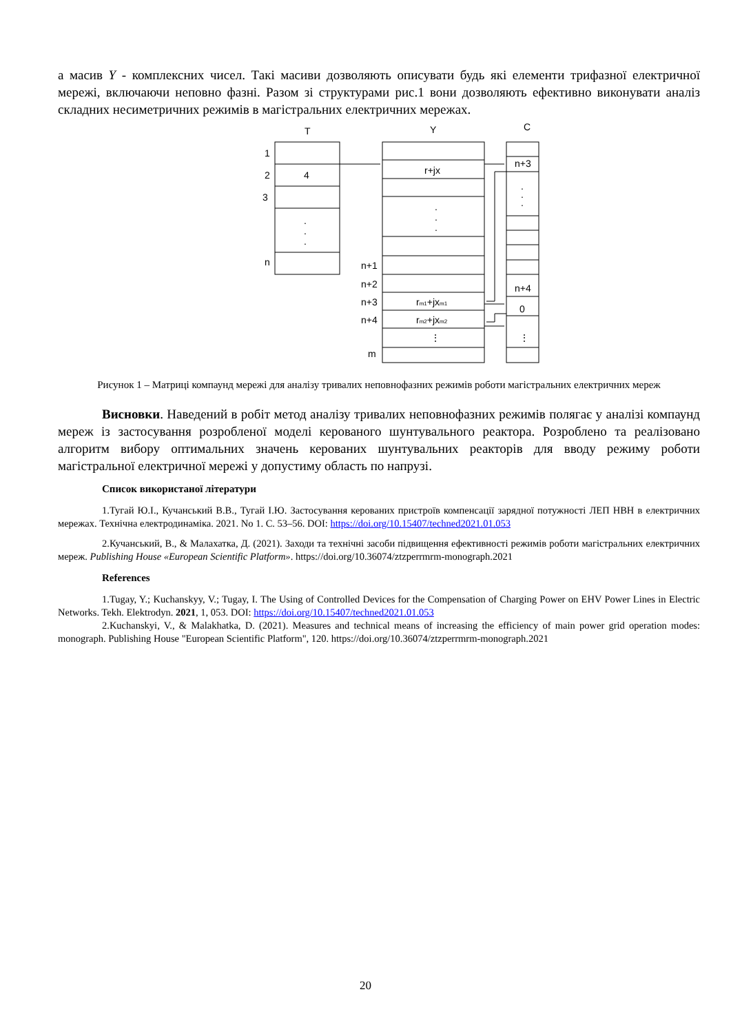а масив Y - комплексних чисел. Такі масиви дозволяють описувати будь які елементи трифазної електричної мережі, включаючи неповно фазні. Разом зі структурами рис.1 вони дозволяють ефективно виконувати аналіз складних несиметричних режимів в магістральних електричних мережах.
T
Y
C
1
2
3
n
4
.
.
.
r+jx
.
.
.
n+1
n+2
n+3
n+4
m
rm1+jxm1
rm2+jxm2
⋮
n+3
.
.
.
n+4
0
⋮
Рисунок 1 – Матриці компаунд мережі для аналізу тривалих неповнофазних режимів роботи магістральних електричних мереж
Висновки. Наведений в робіт метод аналізу тривалих неповнофазних режимів полягає у аналізі компаунд мереж із застосування розробленої моделі керованого шунтувального реактора. Розроблено та реалізовано алгоритм вибору оптимальних значень керованих шунтувальних реакторів для вводу режиму роботи магістральної електричної мережі у допустиму область по напрузі.
Список використаної літератури
1.Тугай Ю.І., Кучанський В.В., Тугай І.Ю. Застосування керованих пристроїв компенсації зарядної потужності ЛЕП НВН в електричних мережах. Технічна електродинаміка. 2021. No 1. С. 53–56. DOI: https://doi.org/10.15407/techned2021.01.053
2.Кучанський, В., & Малахатка, Д. (2021). Заходи та технічні засоби підвищення ефективності режимів роботи магістральних електричних мереж. Publishing House «European Scientific Platform». https://doi.org/10.36074/ztzperrmrm-monograph.2021
References
1.Tugay, Y.; Kuchanskyy, V.; Tugay, I. The Using of Controlled Devices for the Compensation of Charging Power on EHV Power Lines in Electric Networks. Tekh. Elektrodyn. 2021, 1, 053. DOI: https://doi.org/10.15407/techned2021.01.053
2.Kuchanskyi, V., & Malakhatka, D. (2021). Measures and technical means of increasing the efficiency of main power grid operation modes: monograph. Publishing House "European Scientific Platform", 120. https://doi.org/10.36074/ztzperrmrm-monograph.2021
20